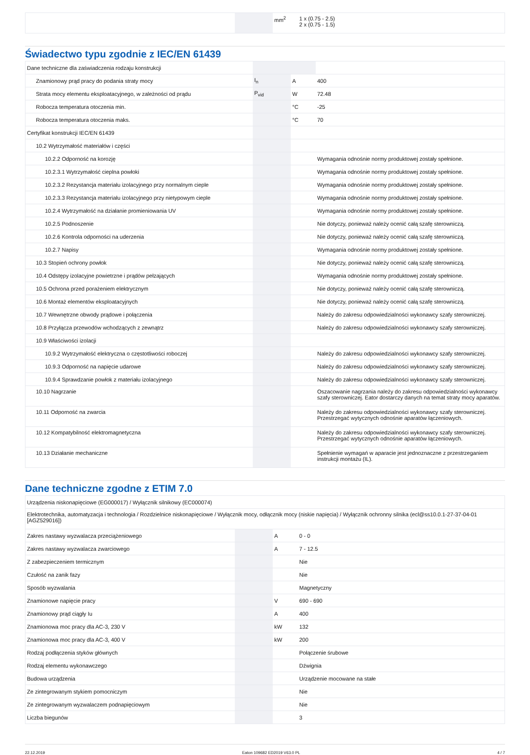| | | mm<sup>2</sup> | 1 x (0.75 - 2.5) 2 x (0.75 - 1.5) |
Świadectwo typu zgodnie z IEC/EN 61439
| Dane techniczne dla zaświadczenia rodzaju konstrukcji | | | |
| Znamionowy prąd pracy do podania straty mocy | I<sub>n</sub> | A | 400 |
| Strata mocy elementu eksploatacyjnego, w zależności od prądu | P<sub>vid</sub> | W | 72.48 |
| Robocza temperatura otoczenia min. | | °C | -25 |
| Robocza temperatura otoczenia maks. | | °C | 70 |
| Certyfikat konstrukcji IEC/EN 61439 | | | |
| 10.2 Wytrzymałość materiałów i części | | | |
| 10.2.2 Odporność na korozję | | | Wymagania odnośnie normy produktowej zostały spełnione. |
| 10.2.3.1 Wytrzymałość cieplna powłoki | | | Wymagania odnośnie normy produktowej zostały spełnione. |
| 10.2.3.2 Rezystancja materiału izolacyjnego przy normalnym cieple | | | Wymagania odnośnie normy produktowej zostały spełnione. |
| 10.2.3.3 Rezystancja materiału izolacyjnego przy nietypowym cieple | | | Wymagania odnośnie normy produktowej zostały spełnione. |
| 10.2.4 Wytrzymałość na działanie promieniowania UV | | | Wymagania odnośnie normy produktowej zostały spełnione. |
| 10.2.5 Podnoszenie | | | Nie dotyczy, ponieważ należy ocenić całą szafę sterowniczą. |
| 10.2.6 Kontrola odporności na uderzenia | | | Nie dotyczy, ponieważ należy ocenić całą szafę sterowniczą. |
| 10.2.7 Napisy | | | Wymagania odnośnie normy produktowej zostały spełnione. |
| 10.3 Stopień ochrony powłok | | | Nie dotyczy, ponieważ należy ocenić całą szafę sterowniczą. |
| 10.4 Odstępy izolacyjne powietrzne i prądów pełzających | | | Wymagania odnośnie normy produktowej zostały spełnione. |
| 10.5 Ochrona przed porażeniem elektrycznym | | | Nie dotyczy, ponieważ należy ocenić całą szafę sterowniczą. |
| 10.6 Montaż elementów eksploatacyjnych | | | Nie dotyczy, ponieważ należy ocenić całą szafę sterowniczą. |
| 10.7 Wewnętrzne obwody prądowe i połączenia | | | Należy do zakresu odpowiedzialności wykonawcy szafy sterowniczej. |
| 10.8 Przyłącza przewodów wchodzących z zewnątrz | | | Należy do zakresu odpowiedzialności wykonawcy szafy sterowniczej. |
| 10.9 Właściwości izolacji | | | |
| 10.9.2 Wytrzymałość elektryczna o częstotliwości roboczej | | | Należy do zakresu odpowiedzialności wykonawcy szafy sterowniczej. |
| 10.9.3 Odporność na napięcie udarowe | | | Należy do zakresu odpowiedzialności wykonawcy szafy sterowniczej. |
| 10.9.4 Sprawdzanie powłok z materiału izolacyjnego | | | Należy do zakresu odpowiedzialności wykonawcy szafy sterowniczej. |
| 10.10 Nagrzanie | | | Oszacowanie nagrzania należy do zakresu odpowiedzialności wykonawcy szafy sterowniczej. Eator dostarczy danych na temat straty mocy aparatów. |
| 10.11 Odporność na zwarcia | | | Należy do zakresu odpowiedzialności wykonawcy szafy sterowniczej. Przestrzegać wytycznych odnośnie aparatów łączeniowych. |
| 10.12 Kompatybilność elektromagnetyczna | | | Należy do zakresu odpowiedzialności wykonawcy szafy sterowniczej. Przestrzegać wytycznych odnośnie aparatów łączeniowych. |
| 10.13 Działanie mechaniczne | | | Spełnienie wymagań w aparacie jest jednoznaczne z przestrzeganiem instrukcji montażu (IL). |
Dane techniczne zgodne z ETIM 7.0
| Urządzenia niskonapięciowe (EG000017) / Wyłącznik silnikowy (EC000074) | | | |
| Elektrotechnika, automatyzacja i technologia / Rozdzielnice niskonapięciowe / Wyłącznik mocy, odłącznik mocy (niskie napięcia) / Wyłącznik ochronny silnika (ecl@ss10.0.1-27-37-04-01 [AGZ529016]) | | | |
| Zakres nastawy wyzwalacza przeciążeniowego | | A | 0 - 0 |
| Zakres nastawy wyzwalacza zwarciowego | | A | 7 - 12.5 |
| Z zabezpieczeniem termicznym | | | Nie |
| Czułość na zanik fazy | | | Nie |
| Sposób wyzwalania | | | Magnetyczny |
| Znamionowe napięcie pracy | | V | 690 - 690 |
| Znamionowy prąd ciągły Iu | | A | 400 |
| Znamionowa moc pracy dla AC-3, 230 V | | kW | 132 |
| Znamionowa moc pracy dla AC-3, 400 V | | kW | 200 |
| Rodzaj podłączenia styków głównych | | | Połączenie śrubowe |
| Rodzaj elementu wykonawczego | | | Dźwignia |
| Budowa urządzenia | | | Urządzenie mocowane na stałe |
| Ze zintegrowanym stykiem pomocniczym | | | Nie |
| Ze zintegrowanym wyzwalaczem podnapięciowym | | | Nie |
| Liczba biegunów | | | 3 |
22.12.2019 Eaton 109682 ED2019 V63.0 PL 4 / 7